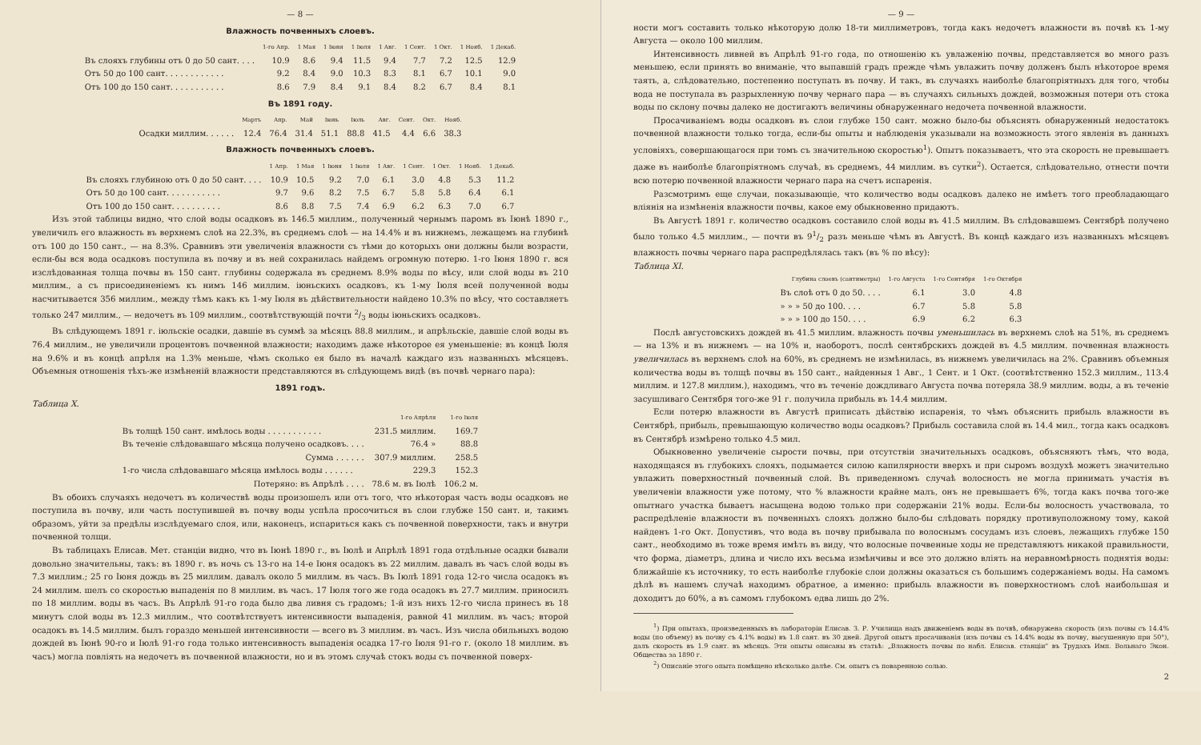— 8 —
Влажность почвенныхъ слоевъ.
| | 1-го Апр. | 1 Мая | 1 Іюня | 1 Іюля | 1 Авг. | 1 Сент. | 1 Окт. | 1 Нояб. | 1 Декаб. |
| --- | --- | --- | --- | --- | --- | --- | --- | --- | --- |
| Въ слояхъ глубины отъ 0 до 50 сант. . . . | 10.9 | 8.6 | 9.4 | 11.5 | 9.4 | 7.7 | 7.2 | 12.5 | 12.9 |
| Отъ 50 до 100 сант. . . . . . . . . . . . | 9.2 | 8.4 | 9.0 | 10.3 | 8.3 | 8.1 | 6.7 | 10.1 | 9.0 |
| Отъ 100 до 150 сант. . . . . . . . . . . | 8.6 | 7.9 | 8.4 | 9.1 | 8.4 | 8.2 | 6.7 | 8.4 | 8.1 |
Въ 1891 году.
| | Мартъ | Апр. | Май | Іюнь | Іюль | Авг. | Сент. | Окт. | Нояб. |
| --- | --- | --- | --- | --- | --- | --- | --- | --- | --- |
| Осадки миллим. . . . . . | 12.4 | 76.4 | 31.4 | 51.1 | 88.8 | 41.5 | 4.4 | 6.6 | 38.3 |
Влажность почвенныхъ слоевъ.
| | 1 Апр. | 1 Мая | 1 Іюня | 1 Іюля | 1 Авг. | 1 Сент. | 1 Окт. | 1 Нояб. | 1 Декаб. |
| --- | --- | --- | --- | --- | --- | --- | --- | --- | --- |
| Въ слояхъ глубиною отъ 0 до 50 сант. . . . | 10.9 | 10.5 | 9.2 | 7.0 | 6.1 | 3.0 | 4.8 | 5.3 | 11.2 |
| Отъ 50 до 100 сант. . . . . . . . . . . | 9.7 | 9.6 | 8.2 | 7.5 | 6.7 | 5.8 | 5.8 | 6.4 | 6.1 |
| Отъ 100 до 150 сант. . . . . . . . . . | 8.6 | 8.8 | 7.5 | 7.4 | 6.9 | 6.2 | 6.3 | 7.0 | 6.7 |
Изъ этой таблицы видно, что слой воды осадковъ въ 146.5 миллим., полученный чернымъ паромъ въ Іюнѣ 1890 г., увеличилъ его влажность въ верхнемъ слоѣ на 22.3%, въ среднемъ слоѣ — на 14.4% и въ нижнемъ, лежащемъ на глубинѣ отъ 100 до 150 сант., — на 8.3%. Сравнивъ эти увеличенія влажности съ тѣми до которыхъ они должны были возрасти, если-бы вся вода осадковъ поступила въ почву и въ ней сохранилась найдемъ огромную потерю. 1-го Іюня 1890 г. вся изслѣдованная толща почвы въ 150 сант. глубины содержала въ среднемъ 8.9% воды по вѣсу, или слой воды въ 210 миллим., а съ присоединеніемъ къ нимъ 146 миллим. іюньскихъ осадковъ, къ 1-му Іюля всей полученной воды насчитывается 356 миллим., между тѣмъ какъ къ 1-му Іюля въ дѣйствительности найдено 10.3% по вѣсу, что составляетъ только 247 миллим., — недочетъ въ 109 миллим., соотвѣтствующій почти 2/3 воды іюньскихъ осадковъ.
Въ слѣдующемъ 1891 г. іюльскіе осадки, давшіе въ суммѣ за мѣсяцъ 88.8 миллим., и апрѣльскіе, давшіе слой воды въ 76.4 миллим., не увеличили процентовъ почвенной влажности; находимъ даже нѣкоторое ея уменьшеніе: въ концѣ Іюля на 9.6% и въ концѣ апрѣля на 1.3% меньше, чѣмъ сколько ея было въ началѣ каждаго изъ названныхъ мѣсяцевъ. Объемныя отношенія тѣхъ-же измѣненій влажности представляются въ слѣдующемъ видѣ (въ почвѣ чернаго пара):
1891 годъ.
Таблица X.
| | 1-го Апрѣля | 1-го Іюля |
| --- | --- | --- |
| Въ толщѣ 150 сант. имѣлось воды . . . . . . . . . . . | 231.5 миллим. | 169.7 |
| Въ теченіе слѣдовавшаго мѣсяца получено осадковъ. . . . | 76.4 » | 88.8 |
| Сумма . . . . . . | 307.9 миллим. | 258.5 |
| 1-го числа слѣдовавшаго мѣсяца имѣлось воды . . . . . . | 229.3 | 152.3 |
| Потеряно: въ Апрѣлѣ . . . . | 78.6 м. въ Іюлѣ | 106.2 м. |
Въ обоихъ случаяхъ недочетъ въ количествѣ воды произошелъ или отъ того, что нѣкоторая часть воды осадковъ не поступила въ почву, или часть поступившей въ почву воды успѣла просочиться въ слои глубже 150 сант. и, такимъ образомъ, уйти за предѣлы изслѣдуемаго слоя, или, наконецъ, испариться какъ съ почвенной поверхности, такъ и внутри почвенной толщи.
Въ таблицахъ Елисав. Мет. станціи видно, что въ Іюнѣ 1890 г., въ Іюлѣ и Апрѣлѣ 1891 года отдѣльные осадки бывали довольно значительны, такъ: въ 1890 г. въ ночь съ 13-го на 14-е Іюня осадокъ въ 22 миллим. давалъ въ часъ слой воды въ 7.3 миллим.; 25 го Іюня дождь въ 25 миллим. давалъ около 5 миллим. въ часъ. Въ Іюлѣ 1891 года 12-го числа осадокъ въ 24 миллим. шелъ со скоростью выпаденія по 8 миллим. въ часъ. 17 Іюля того же года осадокъ въ 27.7 миллим. приносилъ по 18 миллим. воды въ часъ. Въ Апрѣлѣ 91-го года было два ливня съ градомъ; 1-й изъ нихъ 12-го числа принесъ въ 18 минутъ слой воды въ 12.3 миллим., что соотвѣтствуетъ интенсивности выпаденія, равной 41 миллим. въ часъ; второй осадокъ въ 14.5 миллим. былъ гораздо меньшей интенсивности — всего въ 3 миллим. въ часъ. Изъ числа обильныхъ водою дождей въ Іюнѣ 90-го и Іюлѣ 91-го года только интенсивность выпаденія осадка 17-го Іюля 91-го г. (около 18 миллим. въ часъ) могла повліять на недочетъ въ почвенной влажности, но и въ этомъ случаѣ стокъ воды съ почвенной поверх-
— 9 —
ности могъ составить только нѣкоторую долю 18-ти миллиметровъ, тогда какъ недочетъ влажности въ почвѣ къ 1-му Августа — около 100 миллим.
Интенсивность ливней въ Апрѣлѣ 91-го года, по отношенію къ увлаженію почвы, представляется во много разъ меньшею, если принять во вниманіе, что выпавшій градъ прежде чѣмъ увлажить почву долженъ былъ нѣкоторое время таять, а, слѣдовательно, постепенно поступать въ почву. И такъ, въ случаяхъ наиболѣе благопріятныхъ для того, чтобы вода не поступала въ разрыхленную почву чернаго пара — въ случаяхъ сильныхъ дождей, возможныя потери отъ стока воды по склону почвы далеко не достигаютъ величины обнаруженнаго недочета почвенной влажности.
Просачиваніемъ воды осадковъ въ слои глубже 150 сант. можно было-бы объяснять обнаруженный недостатокъ почвенной влажности только тогда, если-бы опыты и наблюденія указывали на возможность этого явленія въ данныхъ условіяхъ, совершающагося при томъ съ значительною скоростью<sup>1</sup>). Опытъ показываетъ, что эта скорость не превышаетъ даже въ наиболѣе благопріятномъ случаѣ, въ среднемъ, 44 миллим. въ сутки<sup>2</sup>). Остается, слѣдовательно, отнести почти всю потерю почвенной влажности чернаго пара на счетъ испаренія.
Разсмотримъ еще случаи, показывающіе, что количество воды осадковъ далеко не имѣетъ того преобладающаго вліянія на измѣненія влажности почвы, какое ему обыкновенно придаютъ.
Въ Августѣ 1891 г. количество осадковъ составило слой воды въ 41.5 миллим. Въ слѣдовавшемъ Сентябрѣ получено было только 4.5 миллим., — почти въ 91/2 разъ меньше чѣмъ въ Августѣ. Въ концѣ каждаго изъ названныхъ мѣсяцевъ влажность почвы чернаго пара распредѣлялась такъ (въ % по вѣсу):
Таблица XI.
| Глубина слоевъ (сантиметры) | 1-го Августа | 1-го Сентября | 1-го Октября |
| --- | --- | --- | --- |
| Въ слоѣ отъ 0 до 50. . . . | 6.1 | 3.0 | 4.8 |
| » » » 50 до 100. . . . | 6.7 | 5.8 | 5.8 |
| » » » 100 до 150. . . . | 6.9 | 6.2 | 6.3 |
Послѣ августовскихъ дождей въ 41.5 миллим. влажность почвы уменьшилась въ верхнемъ слоѣ на 51%, въ среднемъ — на 13% и въ нижнемъ — на 10% и, наоборотъ, послѣ сентябрскихъ дождей въ 4.5 миллим. почвенная влажность увеличилась въ верхнемъ слоѣ на 60%, въ среднемъ не измѣнилась, въ нижнемъ увеличилась на 2%. Сравнивъ объемныя количества воды въ толщѣ почвы въ 150 сант., найденныя 1 Авг., 1 Сент. и 1 Окт. (соотвѣтственно 152.3 миллим., 113.4 миллим. и 127.8 миллим.), находимъ, что въ теченіе дождливаго Августа почва потеряла 38.9 миллим. воды, а въ теченіе засушливаго Сентября того-же 91 г. получила прибыль въ 14.4 миллим.
Если потерю влажности въ Августѣ приписать дѣйствію испаренія, то чѣмъ объяснить прибыль влажности въ Сентябрѣ, прибыль, превышающую количество воды осадковъ? Прибыль составила слой въ 14.4 мил., тогда какъ осадковъ въ Сентябрѣ измѣрено только 4.5 мил.
Обыкновенно увеличеніе сырости почвы, при отсутствіи значительныхъ осадковъ, объясняютъ тѣмъ, что вода, находящаяся въ глубокихъ слояхъ, подымается силою капилярности вверхъ и при сыромъ воздухѣ можетъ значительно увлажить поверхностный почвенный слой. Въ приведенномъ случаѣ волосность не могла принимать участія въ увеличеніи влажности уже потому, что % влажности крайне малъ, онъ не превышаетъ 6%, тогда какъ почва того-же опытнаго участка бываетъ насыщена водою только при содержаніи 21% воды. Если-бы волосность участвовала, то распредѣленіе влажности въ почвенныхъ слояхъ должно было-бы слѣдовать порядку противуположному тому, какой найденъ 1-го Окт. Допустивъ, что вода въ почву прибывала по волоснымъ сосудамъ изъ слоевъ, лежащихъ глубже 150 сант., необходимо въ тоже время имѣть въ виду, что волосные почвенные ходы не представляютъ никакой правильности, что форма, діаметръ, длина и число ихъ весьма измѣнчивы и все это должно вліять на неравномѣрность поднятія воды: ближайшіе къ источнику, то есть наиболѣе глубокіе слои должны оказаться съ большимъ содержаніемъ воды. На самомъ дѣлѣ въ нашемъ случаѣ находимъ обратное, а именно: прибыль влажности въ поверхностномъ слоѣ наибольшая и доходитъ до 60%, а въ самомъ глубокомъ едва лишь до 2%.
<sup>1</sup>) При опытахъ, произведенныхъ въ лабораторіи Елисав. З. Р. Училища надъ движеніемъ воды въ почвѣ, обнаружена скорость (изъ почвы съ 14.4% воды (по объему) въ почву съ 4.1% воды) въ 1.8 сант. въ 30 дней. Другой опытъ просачиванія (изъ почвы съ 14.4% воды въ почву, высушенную при 50°), далъ скорость въ 1.9 сант. въ мѣсяцъ. Эти опыты описаны въ статьѣ: „Влажность почвы по набл. Елисав. станціи" въ Трудахъ Имп. Вольнаго Экон. Общества за 1890 г.
<sup>2</sup>) Описаніе этого опыта помѣщено нѣсколько далѣе. См. опытъ съ поваренною солью.
2